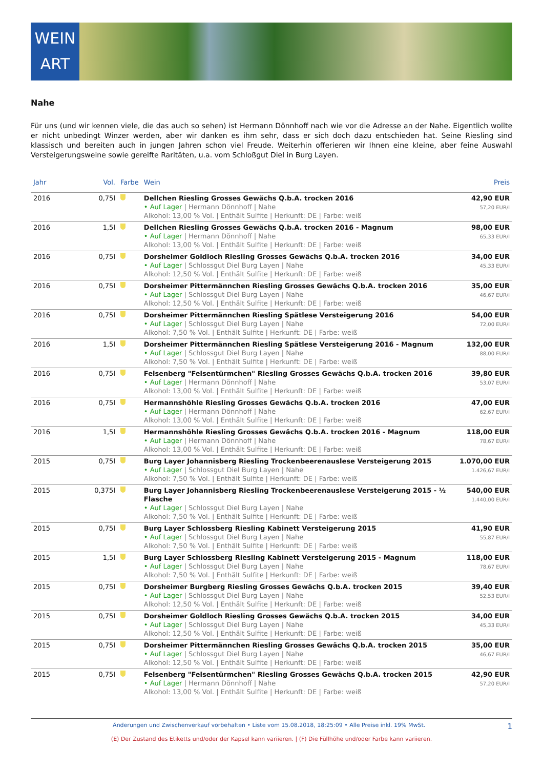WEIN
ART
Nahe
Für uns (und wir kennen viele, die das auch so sehen) ist Hermann Dönnhoff nach wie vor die Adresse an der Nahe. Eigentlich wollte er nicht unbedingt Winzer werden, aber wir danken es ihm sehr, dass er sich doch dazu entschieden hat. Seine Riesling sind klassisch und bereiten auch in jungen Jahren schon viel Freude. Weiterhin offerieren wir Ihnen eine kleine, aber feine Auswahl Versteigerungsweine sowie gereifte Raritäten, u.a. vom Schloßgut Diel in Burg Layen.
| Jahr | Vol. | Farbe | Wein | Preis |
| --- | --- | --- | --- | --- |
| 2016 | 0,75l | | Dellchen Riesling Grosses Gewächs Q.b.A. trocken 2016 • Auf Lager / Hermann Dönnhoff / Nahe Alkohol: 13,00 % Vol. / Enthält Sulfite / Herkunft: DE / Farbe: weiß | 42,90 EUR 57,20 EUR/l |
| 2016 | 1,5l | | Dellchen Riesling Grosses Gewächs Q.b.A. trocken 2016 - Magnum • Auf Lager / Hermann Dönnhoff / Nahe Alkohol: 13,00 % Vol. / Enthält Sulfite / Herkunft: DE / Farbe: weiß | 98,00 EUR 65,33 EUR/l |
| 2016 | 0,75l | | Dorsheimer Goldloch Riesling Grosses Gewächs Q.b.A. trocken 2016 • Auf Lager / Schlossgut Diel Burg Layen / Nahe Alkohol: 12,50 % Vol. / Enthält Sulfite / Herkunft: DE / Farbe: weiß | 34,00 EUR 45,33 EUR/l |
| 2016 | 0,75l | | Dorsheimer Pittermännchen Riesling Grosses Gewächs Q.b.A. trocken 2016 • Auf Lager / Schlossgut Diel Burg Layen / Nahe Alkohol: 12,50 % Vol. / Enthält Sulfite / Herkunft: DE / Farbe: weiß | 35,00 EUR 46,67 EUR/l |
| 2016 | 0,75l | | Dorsheimer Pittermännchen Riesling Spätlese Versteigerung 2016 • Auf Lager / Schlossgut Diel Burg Layen / Nahe Alkohol: 7,50 % Vol. / Enthält Sulfite / Herkunft: DE / Farbe: weiß | 54,00 EUR 72,00 EUR/l |
| 2016 | 1,5l | | Dorsheimer Pittermännchen Riesling Spätlese Versteigerung 2016 - Magnum • Auf Lager / Schlossgut Diel Burg Layen / Nahe Alkohol: 7,50 % Vol. / Enthält Sulfite / Herkunft: DE / Farbe: weiß | 132,00 EUR 88,00 EUR/l |
| 2016 | 0,75l | | Felsenberg "Felsentürmchen" Riesling Grosses Gewächs Q.b.A. trocken 2016 • Auf Lager / Hermann Dönnhoff / Nahe Alkohol: 13,00 % Vol. / Enthält Sulfite / Herkunft: DE / Farbe: weiß | 39,80 EUR 53,07 EUR/l |
| 2016 | 0,75l | | Hermannshöhle Riesling Grosses Gewächs Q.b.A. trocken 2016 • Auf Lager / Hermann Dönnhoff / Nahe Alkohol: 13,00 % Vol. / Enthält Sulfite / Herkunft: DE / Farbe: weiß | 47,00 EUR 62,67 EUR/l |
| 2016 | 1,5l | | Hermannshöhle Riesling Grosses Gewächs Q.b.A. trocken 2016 - Magnum • Auf Lager / Hermann Dönnhoff / Nahe Alkohol: 13,00 % Vol. / Enthält Sulfite / Herkunft: DE / Farbe: weiß | 118,00 EUR 78,67 EUR/l |
| 2015 | 0,75l | | Burg Layer Johannisberg Riesling Trockenbeerenauslese Versteigerung 2015 • Auf Lager / Schlossgut Diel Burg Layen / Nahe Alkohol: 7,50 % Vol. / Enthält Sulfite / Herkunft: DE / Farbe: weiß | 1.070,00 EUR 1.426,67 EUR/l |
| 2015 | 0,375l | | Burg Layer Johannisberg Riesling Trockenbeerenauslese Versteigerung 2015 - ½ Flasche • Auf Lager / Schlossgut Diel Burg Layen / Nahe Alkohol: 7,50 % Vol. / Enthält Sulfite / Herkunft: DE / Farbe: weiß | 540,00 EUR 1.440,00 EUR/l |
| 2015 | 0,75l | | Burg Layer Schlossberg Riesling Kabinett Versteigerung 2015 • Auf Lager / Schlossgut Diel Burg Layen / Nahe Alkohol: 7,50 % Vol. / Enthält Sulfite / Herkunft: DE / Farbe: weiß | 41,90 EUR 55,87 EUR/l |
| 2015 | 1,5l | | Burg Layer Schlossberg Riesling Kabinett Versteigerung 2015 - Magnum • Auf Lager / Schlossgut Diel Burg Layen / Nahe Alkohol: 7,50 % Vol. / Enthält Sulfite / Herkunft: DE / Farbe: weiß | 118,00 EUR 78,67 EUR/l |
| 2015 | 0,75l | | Dorsheimer Burgberg Riesling Grosses Gewächs Q.b.A. trocken 2015 • Auf Lager / Schlossgut Diel Burg Layen / Nahe Alkohol: 12,50 % Vol. / Enthält Sulfite / Herkunft: DE / Farbe: weiß | 39,40 EUR 52,53 EUR/l |
| 2015 | 0,75l | | Dorsheimer Goldloch Riesling Grosses Gewächs Q.b.A. trocken 2015 • Auf Lager / Schlossgut Diel Burg Layen / Nahe Alkohol: 12,50 % Vol. / Enthält Sulfite / Herkunft: DE / Farbe: weiß | 34,00 EUR 45,33 EUR/l |
| 2015 | 0,75l | | Dorsheimer Pittermännchen Riesling Grosses Gewächs Q.b.A. trocken 2015 • Auf Lager / Schlossgut Diel Burg Layen / Nahe Alkohol: 12,50 % Vol. / Enthält Sulfite / Herkunft: DE / Farbe: weiß | 35,00 EUR 46,67 EUR/l |
| 2015 | 0,75l | | Felsenberg "Felsentürmchen" Riesling Grosses Gewächs Q.b.A. trocken 2015 • Auf Lager / Hermann Dönnhoff / Nahe Alkohol: 13,00 % Vol. / Enthält Sulfite / Herkunft: DE / Farbe: weiß | 42,90 EUR 57,20 EUR/l |
Änderungen und Zwischenverkauf vorbehalten • Liste vom 15.08.2018, 18:25:09 • Alle Preise inkl. 19% MwSt. 1
(E) Der Zustand des Etiketts und/oder der Kapsel kann variieren. | (F) Die Füllhöhe und/oder Farbe kann variieren.